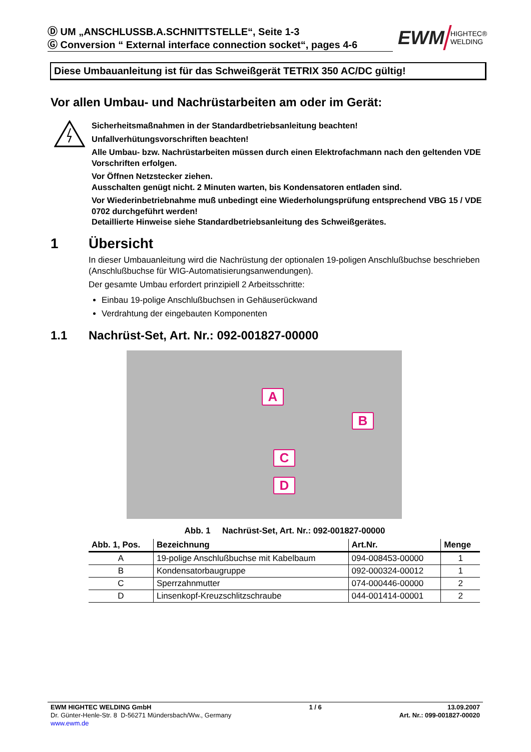Ⓓ UM „ANSCHLUSSB.A.SCHNITTSTELLE“, Seite 1-3
Ⓖ Conversion “ External interface connection socket“, pages 4-6
EWM HIGHTEC®
WELDING
Diese Umbauanleitung ist für das Schweißgerät TETRIX 350 AC/DC gültig!
Vor allen Umbau- und Nachrüstarbeiten am oder im Gerät:
Sicherheitsmaßnahmen in der Standardbetriebsanleitung beachten!
Unfallverhütungsvorschriften beachten!
Alle Umbau- bzw. Nachrüstarbeiten müssen durch einen Elektrofachmann nach den geltenden VDE Vorschriften erfolgen.
Vor Öffnen Netzstecker ziehen.
Ausschalten genügt nicht. 2 Minuten warten, bis Kondensatoren entladen sind.
Vor Wiederinbetriebnahme muß unbedingt eine Wiederholungsprüfung entsprechend VBG 15 / VDE 0702 durchgeführt werden!
Detaillierte Hinweise siehe Standardbetriebsanleitung des Schweißgerätes.
1 Übersicht
In dieser Umbauanleitung wird die Nachrüstung der optionalen 19-poligen Anschlußbuchse beschrieben (Anschlußbuchse für WIG-Automatisierungsanwendungen).
Der gesamte Umbau erfordert prinzipiell 2 Arbeitsschritte:
Einbau 19-polige Anschlußbuchsen in Gehäuserückwand
Verdrahtung der eingebauten Komponenten
1.1 Nachrüst-Set, Art. Nr.: 092-001827-00000
A
B
C
D
Abb. 1 Nachrüst-Set, Art. Nr.: 092-001827-00000
| Abb. 1, Pos. | Bezeichnung | Art.Nr. | Menge |
| --- | --- | --- | --- |
| A | 19-polige Anschlußbuchse mit Kabelbaum | 094-008453-00000 | 1 |
| B | Kondensatorbaugruppe | 092-000324-00012 | 1 |
| C | Sperrzahnmutter | 074-000446-00000 | 2 |
| D | Linsenkopf-Kreuzschlitzschraube | 044-001414-00001 | 2 |
EWM HIGHTEC WELDING GmbH
Dr. Günter-Henle-Str. 8 D-56271 Mündersbach/Ww., Germany
www.ewm.de
1 / 6 13.09.2007
Art. Nr.: 099-001827-00020